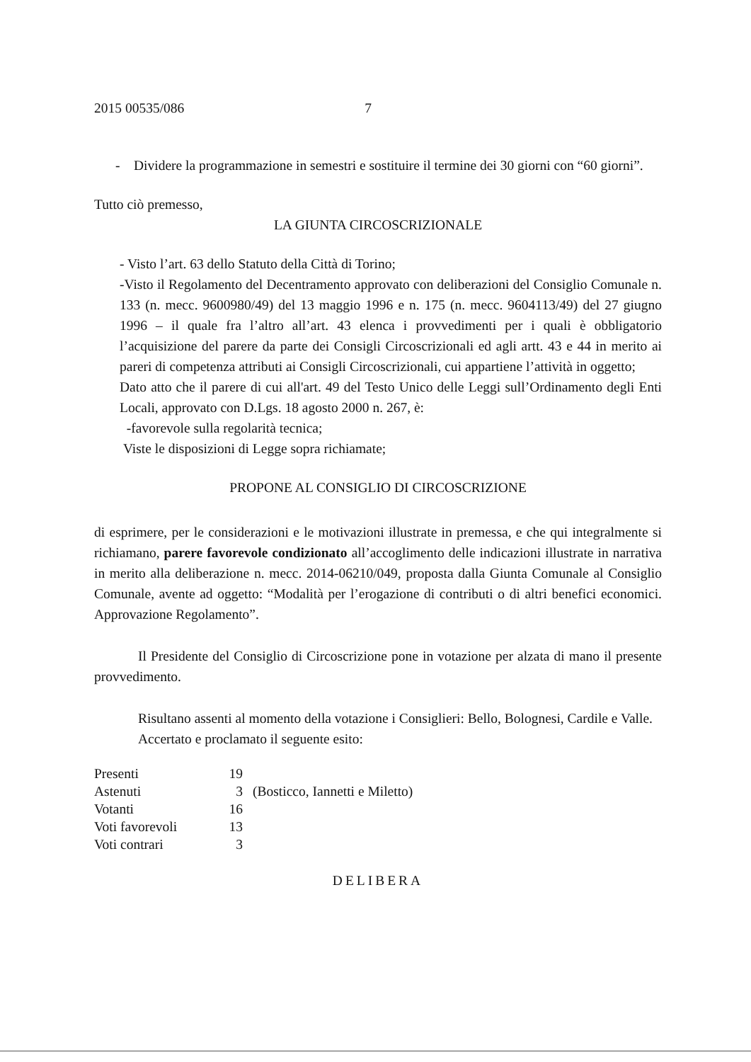2015 00535/086 7
- Dividere la programmazione in semestri e sostituire il termine dei 30 giorni con “60 giorni”.
Tutto ciò premesso,
LA GIUNTA CIRCOSCRIZIONALE
- Visto l’art. 63 dello Statuto della Città di Torino;
-Visto il Regolamento del Decentramento approvato con deliberazioni del Consiglio Comunale n. 133 (n. mecc. 9600980/49) del 13 maggio 1996 e n. 175 (n. mecc. 9604113/49) del 27 giugno 1996 – il quale fra l’altro all’art. 43 elenca i provvedimenti per i quali è obbligatorio l’acquisizione del parere da parte dei Consigli Circoscrizionali ed agli artt. 43 e 44 in merito ai pareri di competenza attributi ai Consigli Circoscrizionali, cui appartiene l’attività in oggetto;
Dato atto che il parere di cui all'art. 49 del Testo Unico delle Leggi sull’Ordinamento degli Enti Locali, approvato con D.Lgs. 18 agosto 2000 n. 267, è:
-favorevole sulla regolarità tecnica;
Viste le disposizioni di Legge sopra richiamate;
PROPONE AL CONSIGLIO DI CIRCOSCRIZIONE
di esprimere, per le considerazioni e le motivazioni illustrate in premessa, e che qui integralmente si richiamano, parere favorevole condizionato all’accoglimento delle indicazioni illustrate in narrativa in merito alla deliberazione n. mecc. 2014-06210/049, proposta dalla Giunta Comunale al Consiglio Comunale, avente ad oggetto: “Modalità per l’erogazione di contributi o di altri benefici economici. Approvazione Regolamento”.
Il Presidente del Consiglio di Circoscrizione pone in votazione per alzata di mano il presente provvedimento.
Risultano assenti al momento della votazione i Consiglieri: Bello, Bolognesi, Cardile e Valle.
Accertato e proclamato il seguente esito:
| Presenti | 19 | |
| Astenuti | 3 | (Bosticco, Iannetti e Miletto) |
| Votanti | 16 | |
| Voti favorevoli | 13 | |
| Voti contrari | 3 | |
DELIBERA